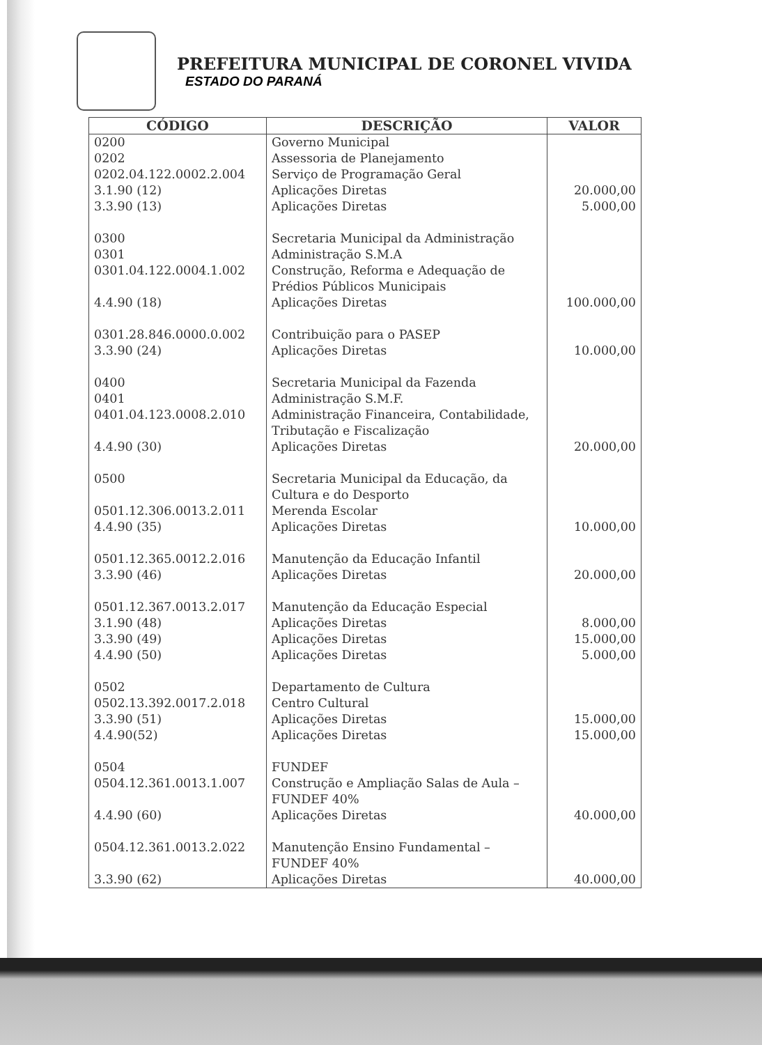PREFEITURA MUNICIPAL DE CORONEL VIVIDA
ESTADO DO PARANÁ
| CÓDIGO | DESCRIÇÃO | VALOR |
| --- | --- | --- |
| 0200 0202 0202.04.122.0002.2.004 3.1.90 (12) 3.3.90 (13) | Governo Municipal Assessoria de Planejamento Serviço de Programação Geral Aplicações Diretas Aplicações Diretas | 20.000,00 5.000,00 |
| 0300 0301 0301.04.122.0004.1.002 4.4.90 (18) | Secretaria Municipal da Administração Administração S.M.A Construção, Reforma e Adequação de Prédios Públicos Municipais Aplicações Diretas | 100.000,00 |
| 0301.28.846.0000.0.002 3.3.90 (24) | Contribuição para o PASEP Aplicações Diretas | 10.000,00 |
| 0400 0401 0401.04.123.0008.2.010 4.4.90 (30) | Secretaria Municipal da Fazenda Administração S.M.F. Administração Financeira, Contabilidade, Tributação e Fiscalização Aplicações Diretas | 20.000,00 |
| 0500 0501.12.306.0013.2.011 4.4.90 (35) | Secretaria Municipal da Educação, da Cultura e do Desporto Merenda Escolar Aplicações Diretas | 10.000,00 |
| 0501.12.365.0012.2.016 3.3.90 (46) | Manutenção da Educação Infantil Aplicações Diretas | 20.000,00 |
| 0501.12.367.0013.2.017 3.1.90 (48) 3.3.90 (49) 4.4.90 (50) | Manutenção da Educação Especial Aplicações Diretas Aplicações Diretas Aplicações Diretas | 8.000,00 15.000,00 5.000,00 |
| 0502 0502.13.392.0017.2.018 3.3.90 (51) 4.4.90(52) | Departamento de Cultura Centro Cultural Aplicações Diretas Aplicações Diretas | 15.000,00 15.000,00 |
| 0504 0504.12.361.0013.1.007 4.4.90 (60) | FUNDEF Construção e Ampliação Salas de Aula – FUNDEF 40% Aplicações Diretas | 40.000,00 |
| 0504.12.361.0013.2.022 3.3.90 (62) | Manutenção Ensino Fundamental – FUNDEF 40% Aplicações Diretas | 40.000,00 |